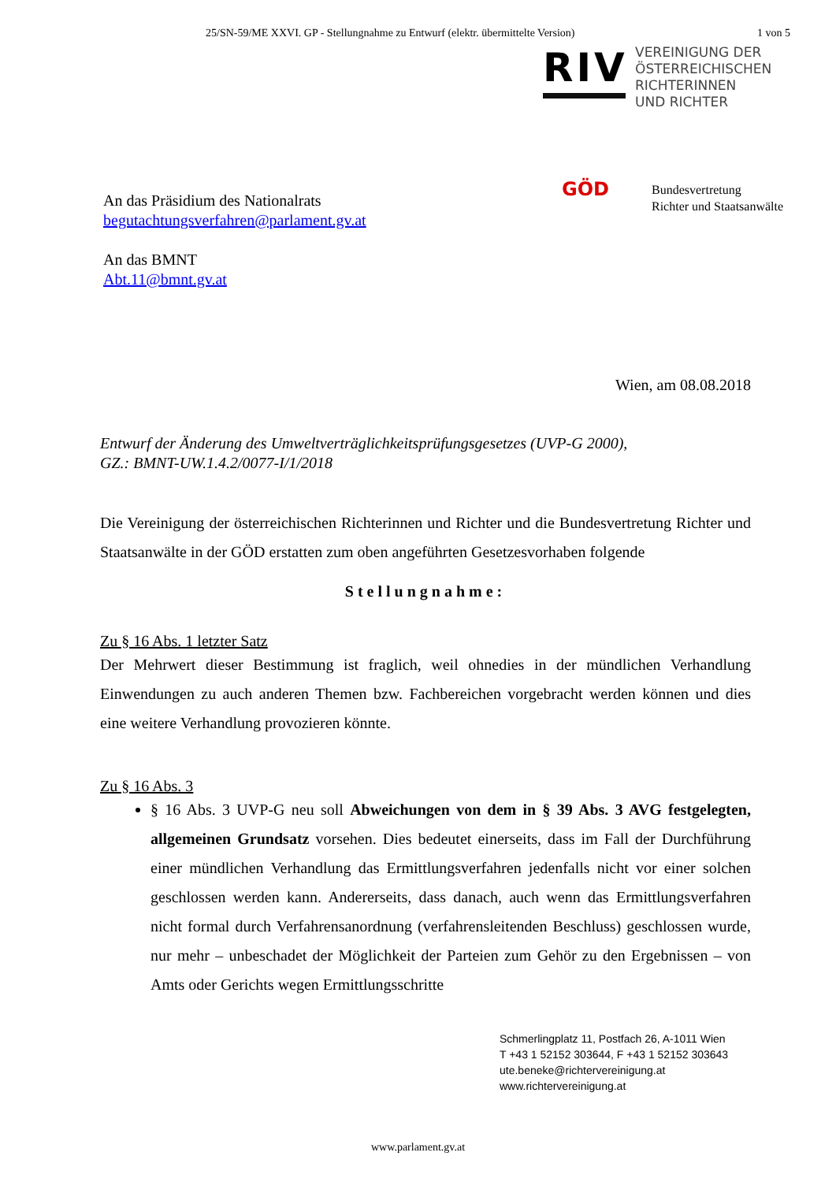25/SN-59/ME XXVI. GP - Stellungnahme zu Entwurf (elektr. übermittelte Version) 1 von 5
An das Präsidium des Nationalrats
begutachtungsverfahren@parlament.gv.at
An das BMNT
Abt.11@bmnt.gv.at
RIV
VEREINIGUNG DER
ÖSTERREICHISCHEN
RICHTERINNEN
UND RICHTER
GÖD
Bundesvertretung
Richter und Staatsanwälte
Wien, am 08.08.2018
Entwurf der Änderung des Umweltverträglichkeitsprüfungsgesetzes (UVP-G 2000),
GZ.: BMNT-UW.1.4.2/0077-I/1/2018
Die Vereinigung der österreichischen Richterinnen und Richter und die Bundesvertretung Richter und Staatsanwälte in der GÖD erstatten zum oben angeführten Gesetzesvorhaben folgende
Stellungnahme:
Zu § 16 Abs. 1 letzter Satz
Der Mehrwert dieser Bestimmung ist fraglich, weil ohnedies in der mündlichen Verhandlung Einwendungen zu auch anderen Themen bzw. Fachbereichen vorgebracht werden können und dies eine weitere Verhandlung provozieren könnte.
Zu § 16 Abs. 3
§ 16 Abs. 3 UVP-G neu soll Abweichungen von dem in § 39 Abs. 3 AVG festgelegten, allgemeinen Grundsatz vorsehen. Dies bedeutet einerseits, dass im Fall der Durchführung einer mündlichen Verhandlung das Ermittlungsverfahren jedenfalls nicht vor einer solchen geschlossen werden kann. Andererseits, dass danach, auch wenn das Ermittlungsverfahren nicht formal durch Verfahrensanordnung (verfahrensleitenden Beschluss) geschlossen wurde, nur mehr – unbeschadet der Möglichkeit der Parteien zum Gehör zu den Ergebnissen – von Amts oder Gerichts wegen Ermittlungsschritte
Schmerlingplatz 11, Postfach 26, A-1011 Wien
T +43 1 52152 303644, F +43 1 52152 303643
ute.beneke@richtervereinigung.at
www.richtervereinigung.at
www.parlament.gv.at